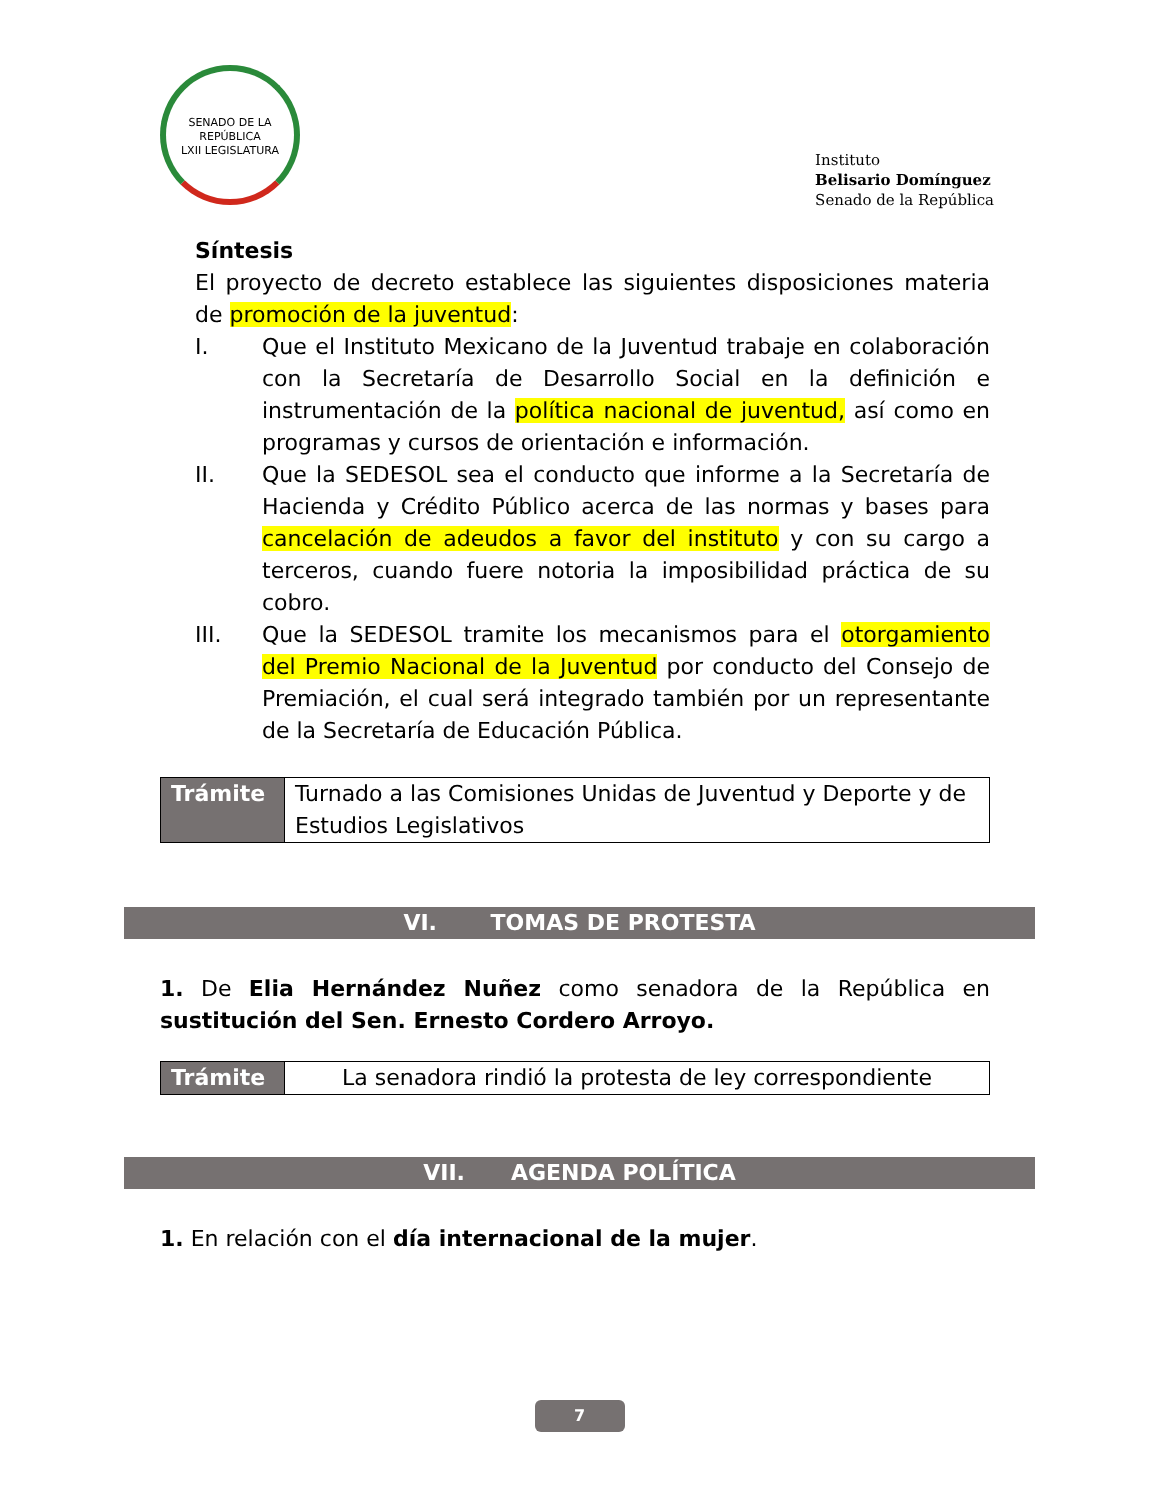SENADO DE LA REPÚBLICA
LXII LEGISLATURA
Instituto
Belisario Domínguez
Senado de la República
Síntesis
El proyecto de decreto establece las siguientes disposiciones materia de promoción de la juventud:
I. Que el Instituto Mexicano de la Juventud trabaje en colaboración con la Secretaría de Desarrollo Social en la definición e instrumentación de la política nacional de juventud, así como en programas y cursos de orientación e información.
II. Que la SEDESOL sea el conducto que informe a la Secretaría de Hacienda y Crédito Público acerca de las normas y bases para cancelación de adeudos a favor del instituto y con su cargo a terceros, cuando fuere notoria la imposibilidad práctica de su cobro.
III. Que la SEDESOL tramite los mecanismos para el otorgamiento del Premio Nacional de la Juventud por conducto del Consejo de Premiación, el cual será integrado también por un representante de la Secretaría de Educación Pública.
| Trámite | Turnado a las Comisiones Unidas de Juventud y Deporte y de Estudios Legislativos |
VI. TOMAS DE PROTESTA
1. De Elia Hernández Nuñez como senadora de la República en sustitución del Sen. Ernesto Cordero Arroyo.
| Trámite | La senadora rindió la protesta de ley correspondiente |
VII. AGENDA POLÍTICA
1. En relación con el día internacional de la mujer.
7